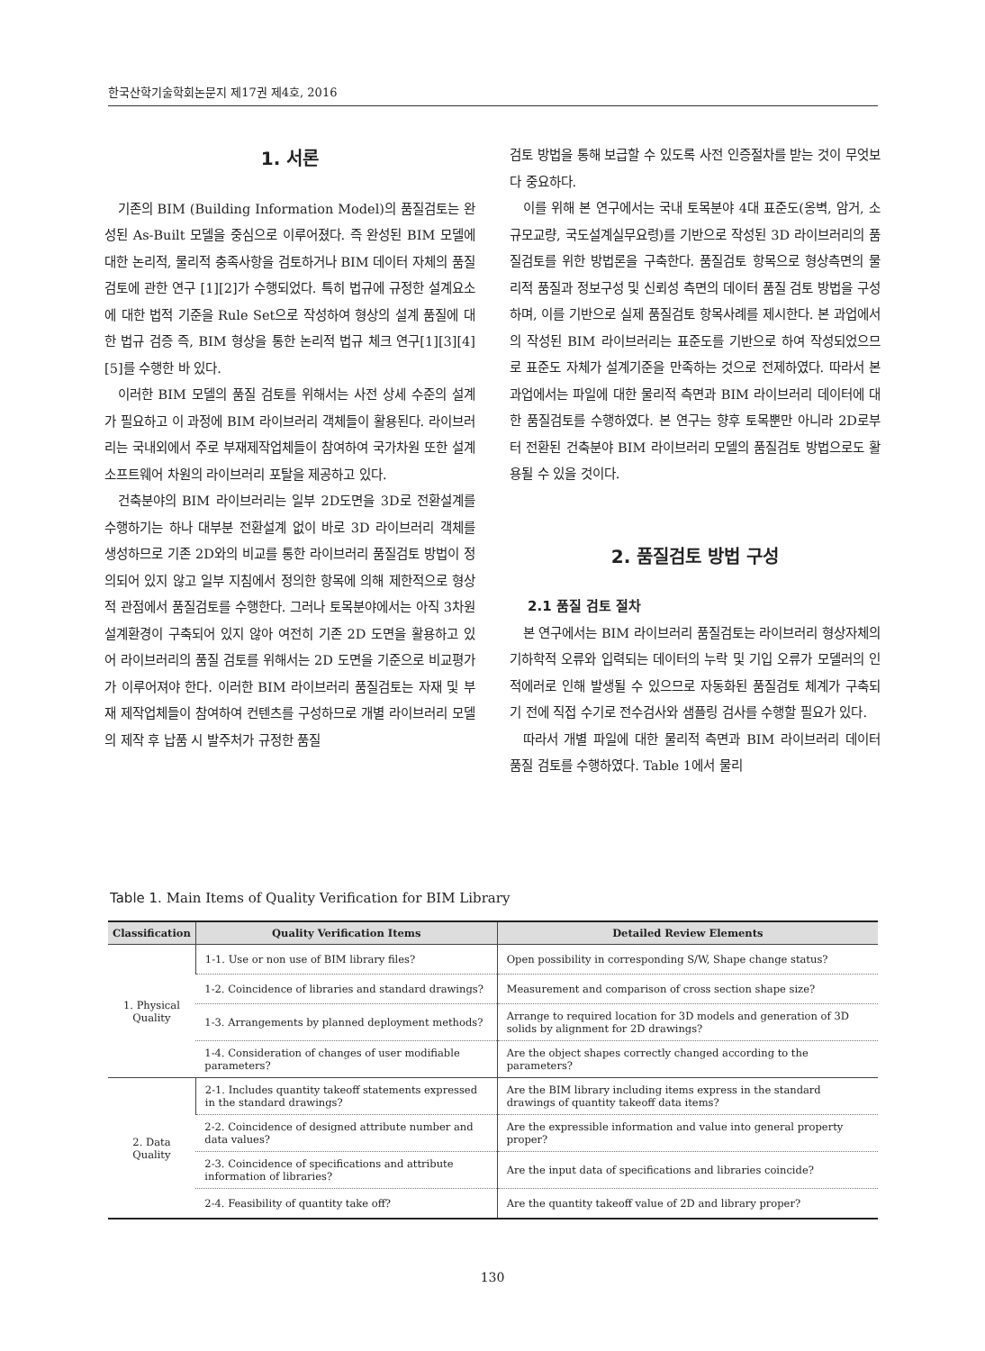한국산학기술학회논문지 제17권 제4호, 2016
1. 서론
기존의 BIM (Building Information Model)의 품질검토는 완성된 As-Built 모델을 중심으로 이루어졌다. 즉 완성된 BIM 모델에 대한 논리적, 물리적 충족사항을 검토하거나 BIM 데이터 자체의 품질 검토에 관한 연구 [1][2]가 수행되었다. 특히 법규에 규정한 설계요소에 대한 법적 기준을 Rule Set으로 작성하여 형상의 설계 품질에 대한 법규 검증 즉, BIM 형상을 통한 논리적 법규 체크 연구[1][3][4][5]를 수행한 바 있다.
이러한 BIM 모델의 품질 검토를 위해서는 사전 상세 수준의 설계가 필요하고 이 과정에 BIM 라이브러리 객체들이 활용된다. 라이브러리는 국내외에서 주로 부재제작업체들이 참여하여 국가차원 또한 설계 소프트웨어 차원의 라이브러리 포탈을 제공하고 있다.
건축분야의 BIM 라이브러리는 일부 2D도면을 3D로 전환설계를 수행하기는 하나 대부분 전환설계 없이 바로 3D 라이브러리 객체를 생성하므로 기존 2D와의 비교를 통한 라이브러리 품질검토 방법이 정의되어 있지 않고 일부 지침에서 정의한 항목에 의해 제한적으로 형상적 관점에서 품질검토를 수행한다. 그러나 토목분야에서는 아직 3차원 설계환경이 구축되어 있지 않아 여전히 기존 2D 도면을 활용하고 있어 라이브러리의 품질 검토를 위해서는 2D 도면을 기준으로 비교평가가 이루어져야 한다. 이러한 BIM 라이브러리 품질검토는 자재 및 부재 제작업체들이 참여하여 컨텐츠를 구성하므로 개별 라이브러리 모델의 제작 후 납품 시 발주처가 규정한 품질
검토 방법을 통해 보급할 수 있도록 사전 인증절차를 받는 것이 무엇보다 중요하다.
이를 위해 본 연구에서는 국내 토목분야 4대 표준도(옹벽, 암거, 소규모교량, 국도설계실무요령)를 기반으로 작성된 3D 라이브러리의 품질검토를 위한 방법론을 구축한다. 품질검토 항목으로 형상측면의 물리적 품질과 정보구성 및 신뢰성 측면의 데이터 품질 검토 방법을 구성하며, 이를 기반으로 실제 품질검토 항목사례를 제시한다. 본 과업에서의 작성된 BIM 라이브러리는 표준도를 기반으로 하여 작성되었으므로 표준도 자체가 설계기준을 만족하는 것으로 전제하였다. 따라서 본 과업에서는 파일에 대한 물리적 측면과 BIM 라이브러리 데이터에 대한 품질검토를 수행하였다. 본 연구는 향후 토목뿐만 아니라 2D로부터 전환된 건축분야 BIM 라이브러리 모델의 품질검토 방법으로도 활용될 수 있을 것이다.
2. 품질검토 방법 구성
2.1 품질 검토 절차
본 연구에서는 BIM 라이브러리 품질검토는 라이브러리 형상자체의 기하학적 오류와 입력되는 데이터의 누락 및 기입 오류가 모델러의 인적에러로 인해 발생될 수 있으므로 자동화된 품질검토 체계가 구축되기 전에 직접 수기로 전수검사와 샘플링 검사를 수행할 필요가 있다.
따라서 개별 파일에 대한 물리적 측면과 BIM 라이브러리 데이터 품질 검토를 수행하였다. Table 1에서 물리
Table 1. Main Items of Quality Verification for BIM Library
| Classification | Quality Verification Items | Detailed Review Elements |
| --- | --- | --- |
| 1. Physical Quality | 1-1. Use or non use of BIM library files? | Open possibility in corresponding S/W, Shape change status? |
| | 1-2. Coincidence of libraries and standard drawings? | Measurement and comparison of cross section shape size? |
| | 1-3. Arrangements by planned deployment methods? | Arrange to required location for 3D models and generation of 3D solids by alignment for 2D drawings? |
| | 1-4. Consideration of changes of user modifiable parameters? | Are the object shapes correctly changed according to the parameters? |
| 2. Data Quality | 2-1. Includes quantity takeoff statements expressed in the standard drawings? | Are the BIM library including items express in the standard drawings of quantity takeoff data items? |
| | 2-2. Coincidence of designed attribute number and data values? | Are the expressible information and value into general property proper? |
| | 2-3. Coincidence of specifications and attribute information of libraries? | Are the input data of specifications and libraries coincide? |
| | 2-4. Feasibility of quantity take off? | Are the quantity takeoff value of 2D and library proper? |
130